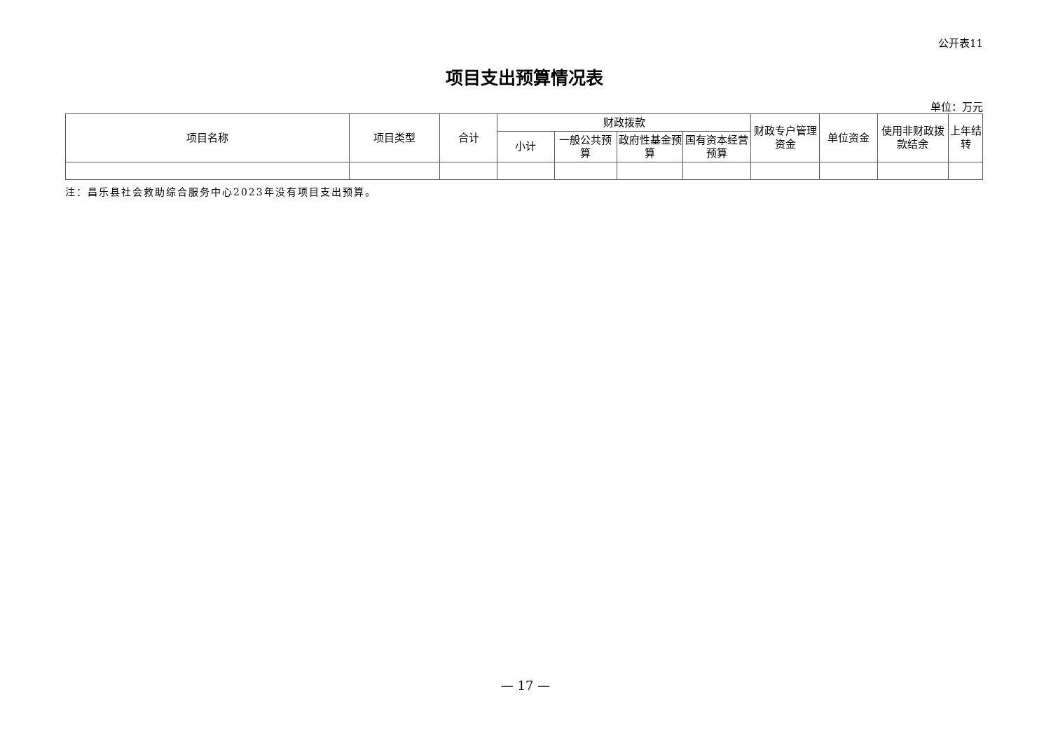公开表11
项目支出预算情况表
单位：万元
| 项目名称 | 项目类型 | 合计 | 财政拨款 | | | | 财政专户管理资金 | 单位资金 | 使用非财政拨款结余 | 上年结转 |
| --- | --- | --- | --- | --- | --- | --- | --- | --- | --- | --- |
| | | | 小计 | 一般公共预算 | 政府性基金预算 | 国有资本经营预算 | | | | |
注：昌乐县社会救助综合服务中心2023年没有项目支出预算。
— 17 —